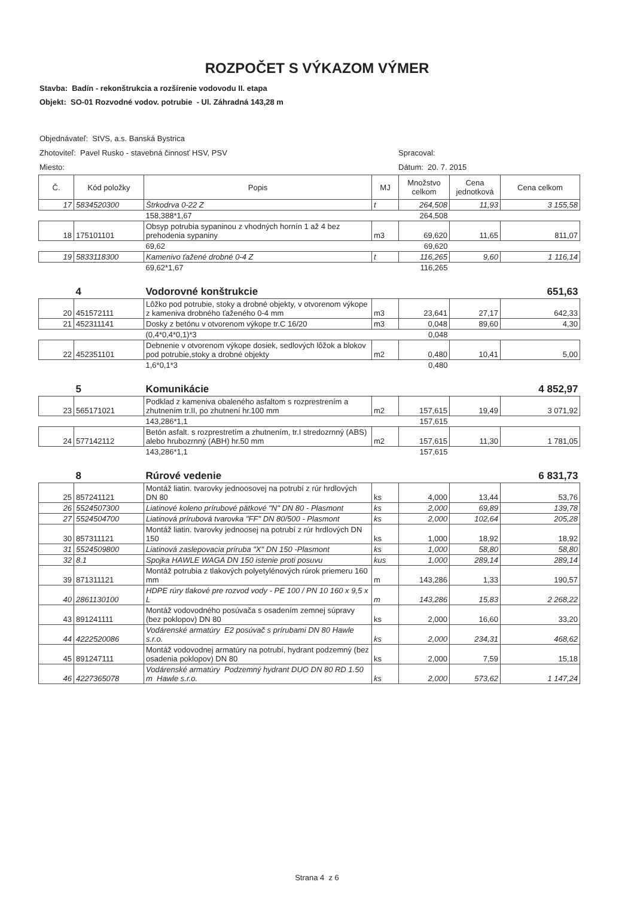ROZPOČET S VÝKAZOM VÝMER
Stavba: Badín - rekonštrukcia a rozšírenie vodovodu II. etapa
Objekt: SO-01 Rozvodné vodov. potrubie - Ul. Záhradná 143,28 m
Objednávateľ: StVS, a.s. Banská Bystrica
Zhotoviteľ: Pavel Rusko - stavebná činnosť HSV, PSV Spracoval:
Miesto: Dátum: 20. 7. 2015
| Č. | Kód položky | Popis | MJ | Množstvo celkom | Cena jednotková | Cena celkom |
| --- | --- | --- | --- | --- | --- | --- |
| 17 | 5834520300 | Štrkodrva 0-22 Z | t | 264,508 | 11,93 | 3 155,58 |
| | | 158,388*1,67 | | 264,508 | | |
| 18 | 175101101 | Obsyp potrubia sypaninou z vhodných hornín 1 až 4 bez prehodenia sypaniny | m3 | 69,620 | 11,65 | 811,07 |
| | | 69,62 | | 69,620 | | |
| 19 | 5833118300 | Kamenivo ťažené drobné 0-4 Z | t | 116,265 | 9,60 | 1 116,14 |
| | | 69,62*1,67 | | 116,265 | | |
| | 4 | Vodorovné konštrukcie | | | | 651,63 |
| 20 | 451572111 | Lôžko pod potrubie, stoky a drobné objekty, v otvorenom výkope z kameniva drobného ťaženého 0-4 mm | m3 | 23,641 | 27,17 | 642,33 |
| 21 | 452311141 | Dosky z betónu v otvorenom výkope tr.C 16/20 | m3 | 0,048 | 89,60 | 4,30 |
| | | (0,4*0,4*0,1)*3 | | 0,048 | | |
| 22 | 452351101 | Debnenie v otvorenom výkope dosiek, sedlových lôžok a blokov pod potrubie,stoky a drobné objekty | m2 | 0,480 | 10,41 | 5,00 |
| | | 1,6*0,1*3 | | 0,480 | | |
| | 5 | Komunikácie | | | | 4 852,97 |
| 23 | 565171021 | Podklad z kameniva obaleného asfaltom s rozprestrením a zhutnením tr.II, po zhutnení hr.100 mm | m2 | 157,615 | 19,49 | 3 071,92 |
| | | 143,286*1,1 | | 157,615 | | |
| 24 | 577142112 | Betón asfalt. s rozprestretím a zhutnením, tr.I stredozrnný (ABS) alebo hrubozrnný (ABH) hr.50 mm | m2 | 157,615 | 11,30 | 1 781,05 |
| | | 143,286*1,1 | | 157,615 | | |
| | 8 | Rúrové vedenie | | | | 6 831,73 |
| 25 | 857241121 | Montáž liatin. tvarovky jednoosovej na potrubí z rúr hrdlových DN 80 | ks | 4,000 | 13,44 | 53,76 |
| 26 | 5524507300 | Liatinové koleno prírubové pätkové "N" DN 80 - Plasmont | ks | 2,000 | 69,89 | 139,78 |
| 27 | 5524504700 | Liatinová prírubová tvarovka "FF" DN 80/500 - Plasmont | ks | 2,000 | 102,64 | 205,28 |
| 30 | 857311121 | Montáž liatin. tvarovky jednoosej na potrubí z rúr hrdlových DN 150 | ks | 1,000 | 18,92 | 18,92 |
| 31 | 5524509800 | Liatinová zaslepovacia príruba "X" DN 150 -Plasmont | ks | 1,000 | 58,80 | 58,80 |
| 32 | 8.1 | Spojka HAWLE WAGA DN 150 istenie proti posuvu | kus | 1,000 | 289,14 | 289,14 |
| 39 | 871311121 | Montáž potrubia z tlakových polyetylénových rúrok priemeru 160 mm | m | 143,286 | 1,33 | 190,57 |
| 40 | 2861130100 | HDPE rúry tlakové pre rozvod vody - PE 100 / PN 10 160 x 9,5 x L | m | 143,286 | 15,83 | 2 268,22 |
| 43 | 891241111 | Montáž vodovodného posúvača s osadením zemnej súpravy (bez poklopov) DN 80 | ks | 2,000 | 16,60 | 33,20 |
| 44 | 4222520086 | Vodárenské armatúry E2 posúvač s prírubami DN 80 Hawle s.r.o. | ks | 2,000 | 234,31 | 468,62 |
| 45 | 891247111 | Montáž vodovodnej armatúry na potrubí, hydrant podzemný (bez osadenia poklopov) DN 80 | ks | 2,000 | 7,59 | 15,18 |
| 46 | 4227365078 | Vodárenské armatúry Podzemný hydrant DUO DN 80 RD 1.50 m Hawle s.r.o. | ks | 2,000 | 573,62 | 1 147,24 |
Strana 4 z 6